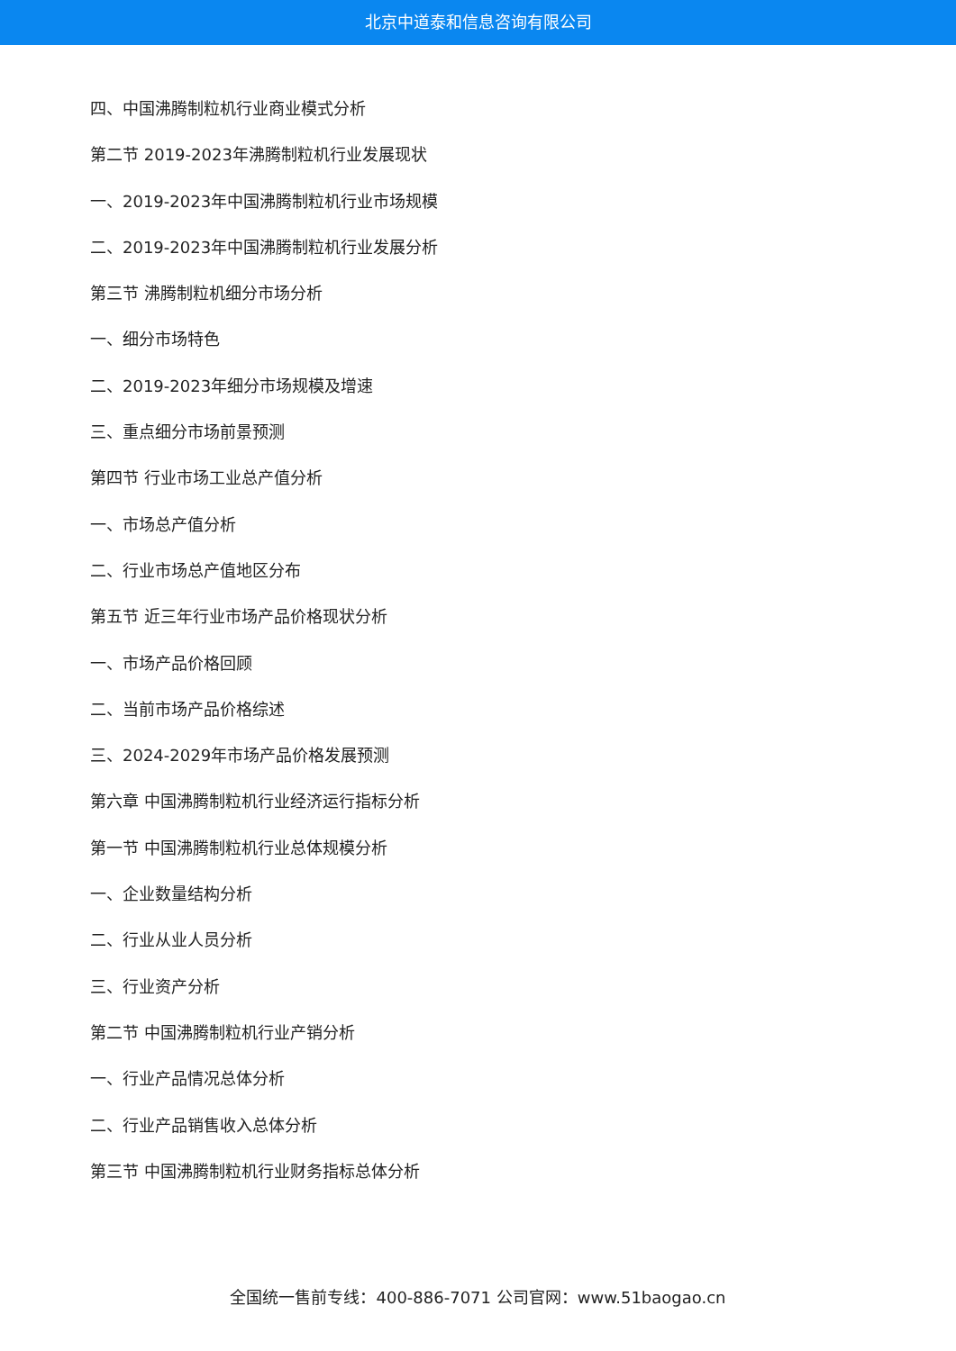北京中道泰和信息咨询有限公司
四、中国沸腾制粒机行业商业模式分析
第二节 2019-2023年沸腾制粒机行业发展现状
一、2019-2023年中国沸腾制粒机行业市场规模
二、2019-2023年中国沸腾制粒机行业发展分析
第三节 沸腾制粒机细分市场分析
一、细分市场特色
二、2019-2023年细分市场规模及增速
三、重点细分市场前景预测
第四节 行业市场工业总产值分析
一、市场总产值分析
二、行业市场总产值地区分布
第五节 近三年行业市场产品价格现状分析
一、市场产品价格回顾
二、当前市场产品价格综述
三、2024-2029年市场产品价格发展预测
第六章 中国沸腾制粒机行业经济运行指标分析
第一节 中国沸腾制粒机行业总体规模分析
一、企业数量结构分析
二、行业从业人员分析
三、行业资产分析
第二节 中国沸腾制粒机行业产销分析
一、行业产品情况总体分析
二、行业产品销售收入总体分析
第三节 中国沸腾制粒机行业财务指标总体分析
全国统一售前专线：400-886-7071 公司官网：www.51baogao.cn